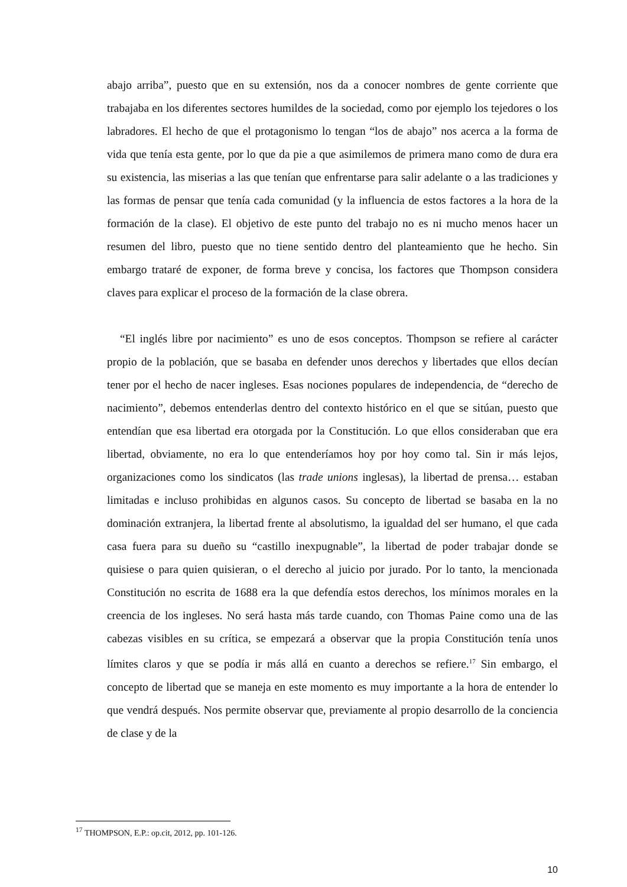abajo arriba”, puesto que en su extensión, nos da a conocer nombres de gente corriente que trabajaba en los diferentes sectores humildes de la sociedad, como por ejemplo los tejedores o los labradores. El hecho de que el protagonismo lo tengan “los de abajo” nos acerca a la forma de vida que tenía esta gente, por lo que da pie a que asimilemos de primera mano como de dura era su existencia, las miserias a las que tenían que enfrentarse para salir adelante o a las tradiciones y las formas de pensar que tenía cada comunidad (y la influencia de estos factores a la hora de la formación de la clase). El objetivo de este punto del trabajo no es ni mucho menos hacer un resumen del libro, puesto que no tiene sentido dentro del planteamiento que he hecho. Sin embargo trataré de exponer, de forma breve y concisa, los factores que Thompson considera claves para explicar el proceso de la formación de la clase obrera.
“El inglés libre por nacimiento” es uno de esos conceptos. Thompson se refiere al carácter propio de la población, que se basaba en defender unos derechos y libertades que ellos decían tener por el hecho de nacer ingleses. Esas nociones populares de independencia, de “derecho de nacimiento”, debemos entenderlas dentro del contexto histórico en el que se sitúan, puesto que entendían que esa libertad era otorgada por la Constitución. Lo que ellos consideraban que era libertad, obviamente, no era lo que entenderíamos hoy por hoy como tal. Sin ir más lejos, organizaciones como los sindicatos (las trade unions inglesas), la libertad de prensa… estaban limitadas e incluso prohibidas en algunos casos. Su concepto de libertad se basaba en la no dominación extranjera, la libertad frente al absolutismo, la igualdad del ser humano, el que cada casa fuera para su dueño su “castillo inexpugnable”, la libertad de poder trabajar donde se quisiese o para quien quisieran, o el derecho al juicio por jurado. Por lo tanto, la mencionada Constitución no escrita de 1688 era la que defendía estos derechos, los mínimos morales en la creencia de los ingleses. No será hasta más tarde cuando, con Thomas Paine como una de las cabezas visibles en su crítica, se empezará a observar que la propia Constitución tenía unos límites claros y que se podía ir más allá en cuanto a derechos se refiere.<sup>17</sup> Sin embargo, el concepto de libertad que se maneja en este momento es muy importante a la hora de entender lo que vendrá después. Nos permite observar que, previamente al propio desarrollo de la conciencia de clase y de la
<sup>17</sup> THOMPSON, E.P.: op.cit, 2012, pp. 101-126.
10